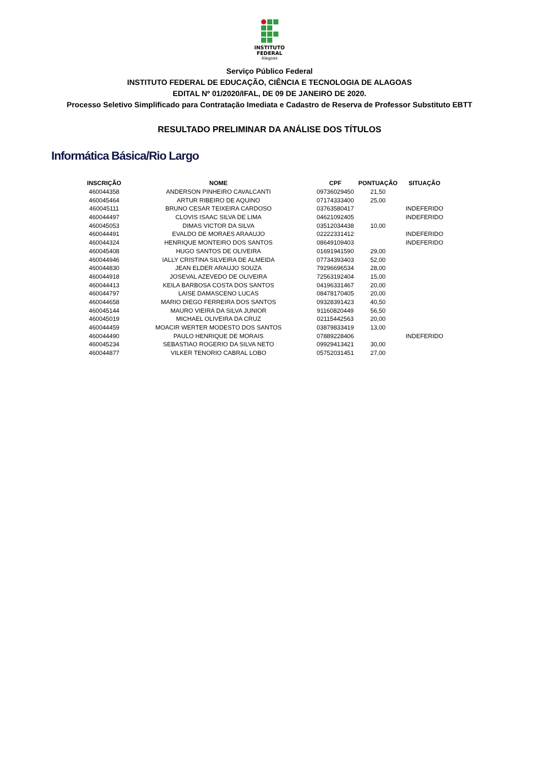INSTITUTO
FEDERAL
Alagoas
Serviço Público Federal
INSTITUTO FEDERAL DE EDUCAÇÃO, CIÊNCIA E TECNOLOGIA DE ALAGOAS
EDITAL Nº 01/2020/IFAL, DE 09 DE JANEIRO DE 2020.
Processo Seletivo Simplificado para Contratação Imediata e Cadastro de Reserva de Professor Substituto EBTT
RESULTADO PRELIMINAR DA ANÁLISE DOS TÍTULOS
Informática Básica/Rio Largo
| INSCRIÇÃO | NOME | CPF | PONTUAÇÃO | SITUAÇÃO |
| --- | --- | --- | --- | --- |
| 460044358 | ANDERSON PINHEIRO CAVALCANTI | 09736029450 | 21,50 | |
| 460045464 | ARTUR RIBEIRO DE AQUINO | 07174333400 | 25,00 | |
| 460045111 | BRUNO CESAR TEIXEIRA CARDOSO | 03763580417 | | INDEFERIDO |
| 460044497 | CLOVIS ISAAC SILVA DE LIMA | 04621092405 | | INDEFERIDO |
| 460045053 | DIMAS VICTOR DA SILVA | 03512034438 | 10,00 | |
| 460044491 | EVALDO DE MORAES ARAAUJO | 02222331412 | | INDEFERIDO |
| 460044324 | HENRIQUE MONTEIRO DOS SANTOS | 08649109403 | | INDEFERIDO |
| 460045408 | HUGO SANTOS DE OLIVEIRA | 01691941590 | 29,00 | |
| 460044946 | IALLY CRISTINA SILVEIRA DE ALMEIDA | 07734393403 | 52,00 | |
| 460044830 | JEAN ELDER ARAUJO SOUZA | 79296696534 | 28,00 | |
| 460044918 | JOSEVAL AZEVEDO DE OLIVEIRA | 72563192404 | 15,00 | |
| 460044413 | KEILA BARBOSA COSTA DOS SANTOS | 04196331467 | 20,00 | |
| 460044797 | LAISE DAMASCENO LUCAS | 08478170405 | 20,00 | |
| 460044658 | MARIO DIEGO FERREIRA DOS SANTOS | 09328391423 | 40,50 | |
| 460045144 | MAURO VIEIRA DA SILVA JUNIOR | 91160820449 | 56,50 | |
| 460045019 | MICHAEL OLIVEIRA DA CRUZ | 02115442563 | 20,00 | |
| 460044459 | MOACIR WERTER MODESTO DOS SANTOS | 03879833419 | 13,00 | |
| 460044490 | PAULO HENRIQUE DE MORAIS | 07889228406 | | INDEFERIDO |
| 460045234 | SEBASTIAO ROGERIO DA SILVA NETO | 09929413421 | 30,00 | |
| 460044877 | VILKER TENORIO CABRAL LOBO | 05752031451 | 27,00 | |